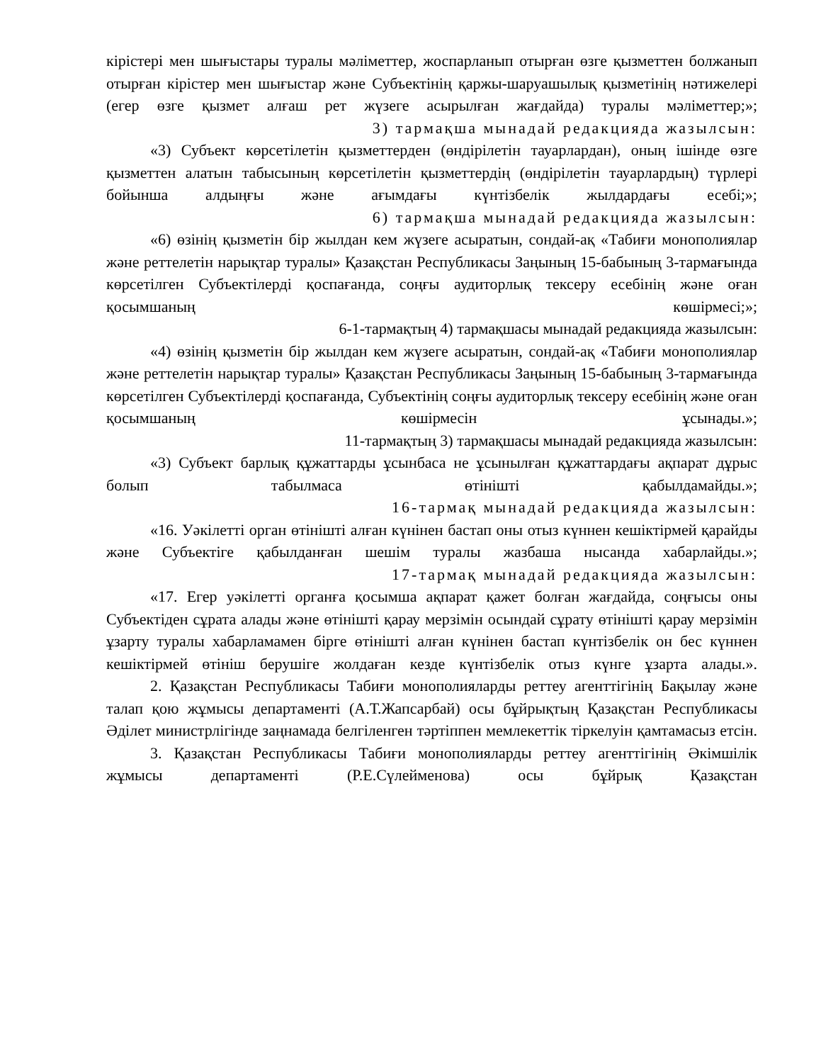кірістері мен шығыстары туралы мәліметтер, жоспарланып отырған өзге қызметтен болжанып отырған кірістер мен шығыстар және Субъектінің қаржы-шаруашылық қызметінің нәтижелері (егер өзге қызмет алғаш рет жүзеге асырылған жағдайда) туралы мәліметтер;»;
3) тармақша мынадай редакцияда жазылсын:
«3) Субъект көрсетілетін қызметтерден (өндірілетін тауарлардан), оның ішінде өзге қызметтен алатын табысының көрсетілетін қызметтердің (өндірілетін тауарлардың) түрлері бойынша алдыңғы және ағымдағы күнтізбелік жылдардағы есебі;»;
6) тармақша мынадай редакцияда жазылсын:
«6) өзінің қызметін бір жылдан кем жүзеге асыратын, сондай-ақ «Табиғи монополиялар және реттелетін нарықтар туралы» Қазақстан Республикасы Заңының 15-бабының 3-тармағында көрсетілген Субъектілерді қоспағанда, соңғы аудиторлық тексеру есебінің және оған қосымшаның көшірмесі;»;
6-1-тармақтың 4) тармақшасы мынадай редакцияда жазылсын:
«4) өзінің қызметін бір жылдан кем жүзеге асыратын, сондай-ақ «Табиғи монополиялар және реттелетін нарықтар туралы» Қазақстан Республикасы Заңының 15-бабының 3-тармағында көрсетілген Субъектілерді қоспағанда, Субъектінің соңғы аудиторлық тексеру есебінің және оған қосымшаның көшірмесін ұсынады.»;
11-тармақтың 3) тармақшасы мынадай редакцияда жазылсын:
«3) Субъект барлық құжаттарды ұсынбаса не ұсынылған құжаттардағы ақпарат дұрыс болып табылмаса өтінішті қабылдамайды.»;
16-тармақ мынадай редакцияда жазылсын:
«16. Уәкілетті орган өтінішті алған күнінен бастап оны отыз күннен кешіктірмей қарайды және Субъектіге қабылданған шешім туралы жазбаша нысанда хабарлайды.»;
17-тармақ мынадай редакцияда жазылсын:
«17. Егер уәкілетті органға қосымша ақпарат қажет болған жағдайда, соңғысы оны Субъектіден сұрата алады және өтінішті қарау мерзімін осындай сұрату өтінішті қарау мерзімін ұзарту туралы хабарламамен бірге өтінішті алған күнінен бастап күнтізбелік он бес күннен кешіктірмей өтініш берушіге жолдаған кезде күнтізбелік отыз күнге ұзарта алады.».
2. Қазақстан Республикасы Табиғи монополияларды реттеу агенттігінің Бақылау және талап қою жұмысы департаменті (А.Т.Жапсарбай) осы бұйрықтың Қазақстан Республикасы Әділет министрлігінде заңнамада белгіленген тәртіппен мемлекеттік тіркелуін қамтамасыз етсін.
3. Қазақстан Республикасы Табиғи монополияларды реттеу агенттігінің Әкімшілік жұмысы департаменті (Р.Е.Сүлейменова) осы бұйрық Қазақстан